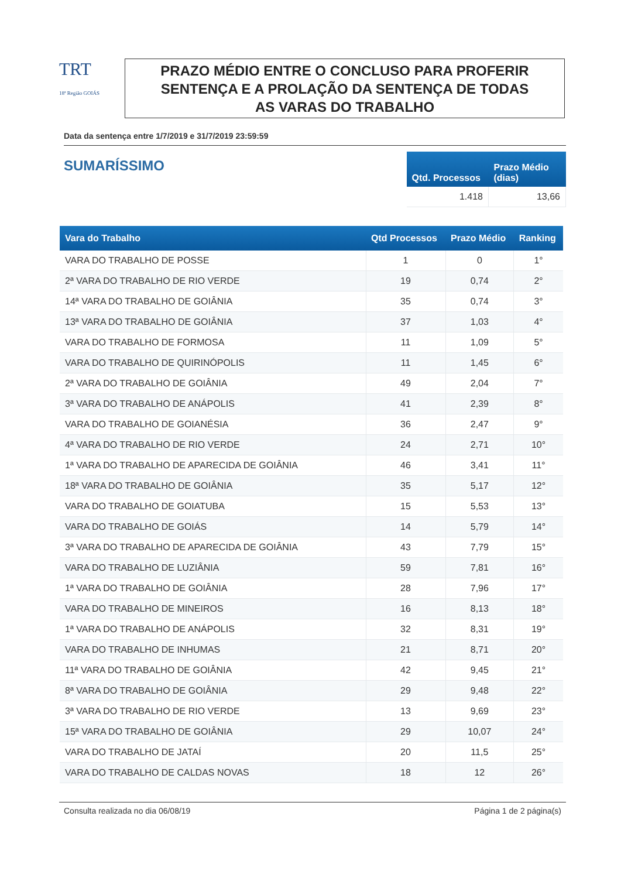TRT
18ª Região GOIÁS
PRAZO MÉDIO ENTRE O CONCLUSO PARA PROFERIR
SENTENÇA E A PROLAÇÃO DA SENTENÇA DE TODAS
AS VARAS DO TRABALHO
Data da sentença entre 1/7/2019 e 31/7/2019 23:59:59
SUMARÍSSIMO
| Qtd. Processos | Prazo Médio (dias) |
| --- | --- |
| 1.418 | 13,66 |
| Vara do Trabalho | Qtd Processos | Prazo Médio | Ranking |
| --- | --- | --- | --- |
| VARA DO TRABALHO DE POSSE | 1 | 0 | 1° |
| 2ª VARA DO TRABALHO DE RIO VERDE | 19 | 0,74 | 2° |
| 14ª VARA DO TRABALHO DE GOIÂNIA | 35 | 0,74 | 3° |
| 13ª VARA DO TRABALHO DE GOIÂNIA | 37 | 1,03 | 4° |
| VARA DO TRABALHO DE FORMOSA | 11 | 1,09 | 5° |
| VARA DO TRABALHO DE QUIRINÓPOLIS | 11 | 1,45 | 6° |
| 2ª VARA DO TRABALHO DE GOIÂNIA | 49 | 2,04 | 7° |
| 3ª VARA DO TRABALHO DE ANÁPOLIS | 41 | 2,39 | 8° |
| VARA DO TRABALHO DE GOIANÉSIA | 36 | 2,47 | 9° |
| 4ª VARA DO TRABALHO DE RIO VERDE | 24 | 2,71 | 10° |
| 1ª VARA DO TRABALHO DE APARECIDA DE GOIÂNIA | 46 | 3,41 | 11° |
| 18ª VARA DO TRABALHO DE GOIÂNIA | 35 | 5,17 | 12° |
| VARA DO TRABALHO DE GOIATUBA | 15 | 5,53 | 13° |
| VARA DO TRABALHO DE GOIÁS | 14 | 5,79 | 14° |
| 3ª VARA DO TRABALHO DE APARECIDA DE GOIÂNIA | 43 | 7,79 | 15° |
| VARA DO TRABALHO DE LUZIÂNIA | 59 | 7,81 | 16° |
| 1ª VARA DO TRABALHO DE GOIÂNIA | 28 | 7,96 | 17° |
| VARA DO TRABALHO DE MINEIROS | 16 | 8,13 | 18° |
| 1ª VARA DO TRABALHO DE ANÁPOLIS | 32 | 8,31 | 19° |
| VARA DO TRABALHO DE INHUMAS | 21 | 8,71 | 20° |
| 11ª VARA DO TRABALHO DE GOIÂNIA | 42 | 9,45 | 21° |
| 8ª VARA DO TRABALHO DE GOIÂNIA | 29 | 9,48 | 22° |
| 3ª VARA DO TRABALHO DE RIO VERDE | 13 | 9,69 | 23° |
| 15ª VARA DO TRABALHO DE GOIÂNIA | 29 | 10,07 | 24° |
| VARA DO TRABALHO DE JATAÍ | 20 | 11,5 | 25° |
| VARA DO TRABALHO DE CALDAS NOVAS | 18 | 12 | 26° |
Consulta realizada no dia 06/08/19 Página 1 de 2 página(s)